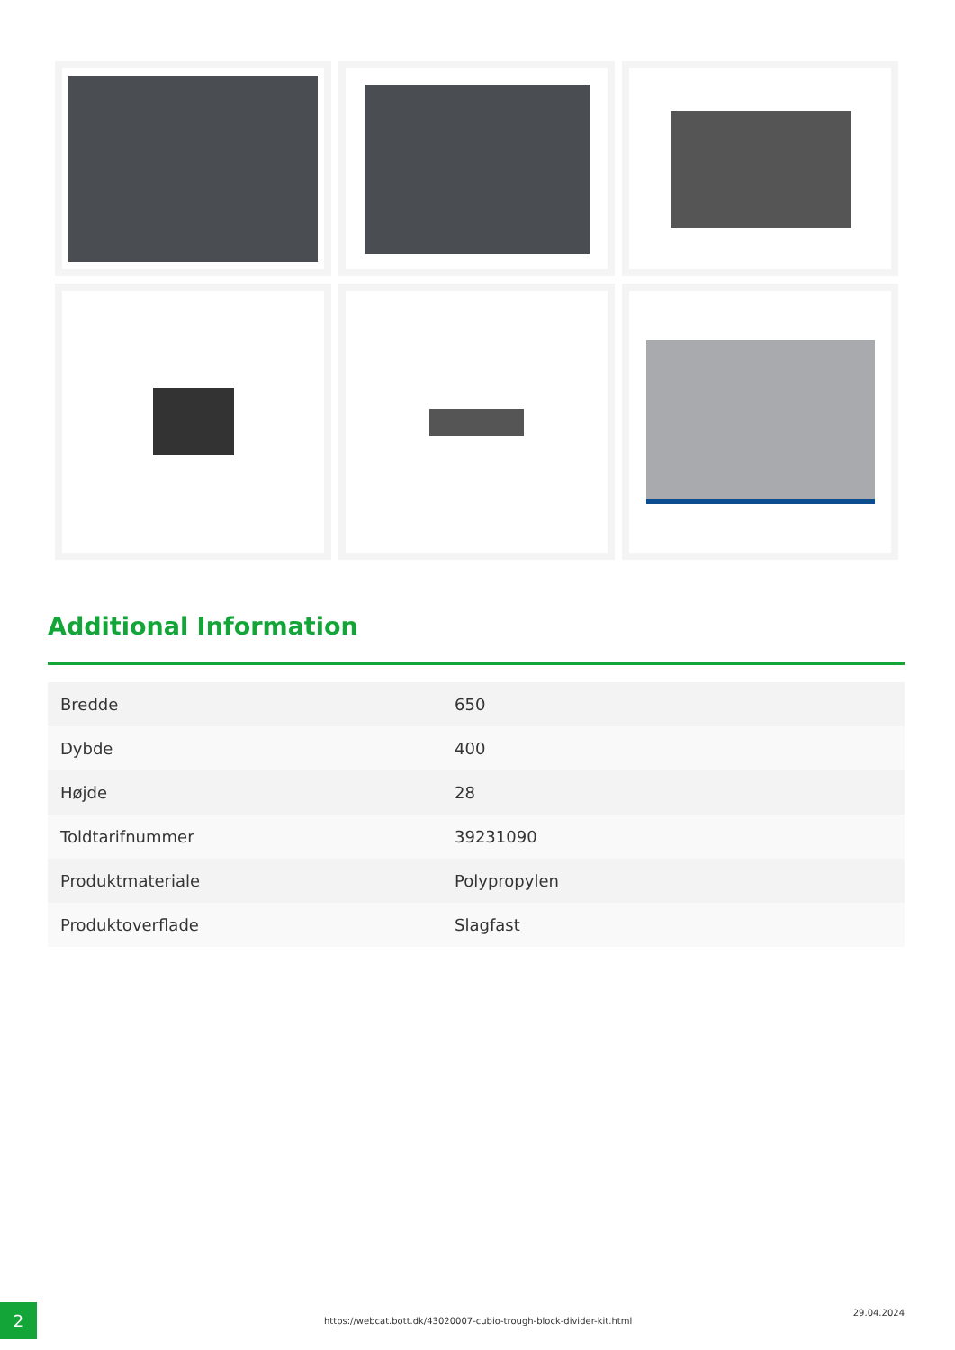Additional Information
| Bredde | 650 |
| Dybde | 400 |
| Højde | 28 |
| Toldtarifnummer | 39231090 |
| Produktmateriale | Polypropylen |
| Produktoverflade | Slagfast |
2
https://webcat.bott.dk/43020007-cubio-trough-block-divider-kit.html
29.04.2024